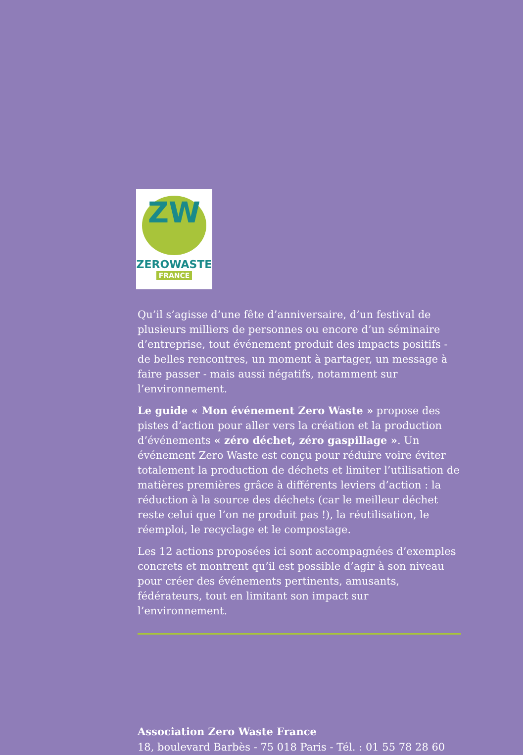ZW
ZEROWASTE
FRANCE
Qu’il s’agisse d’une fête d’anniversaire, d’un festival de plusieurs milliers de personnes ou encore d’un séminaire d’entreprise, tout événement produit des impacts positifs - de belles rencontres, un moment à partager, un message à faire passer - mais aussi négatifs, notamment sur l’environnement.
Le guide « Mon événement Zero Waste » propose des pistes d’action pour aller vers la création et la production d’événements « zéro déchet, zéro gaspillage ». Un événement Zero Waste est conçu pour réduire voire éviter totalement la production de déchets et limiter l’utilisation de matières premières grâce à différents leviers d’action : la réduction à la source des déchets (car le meilleur déchet reste celui que l’on ne produit pas !), la réutilisation, le réemploi, le recyclage et le compostage.
Les 12 actions proposées ici sont accompagnées d’exemples concrets et montrent qu’il est possible d’agir à son niveau pour créer des événements pertinents, amusants, fédérateurs, tout en limitant son impact sur l’environnement.
Association Zero Waste France
18, boulevard Barbès - 75 018 Paris - Tél. : 01 55 78 28 60